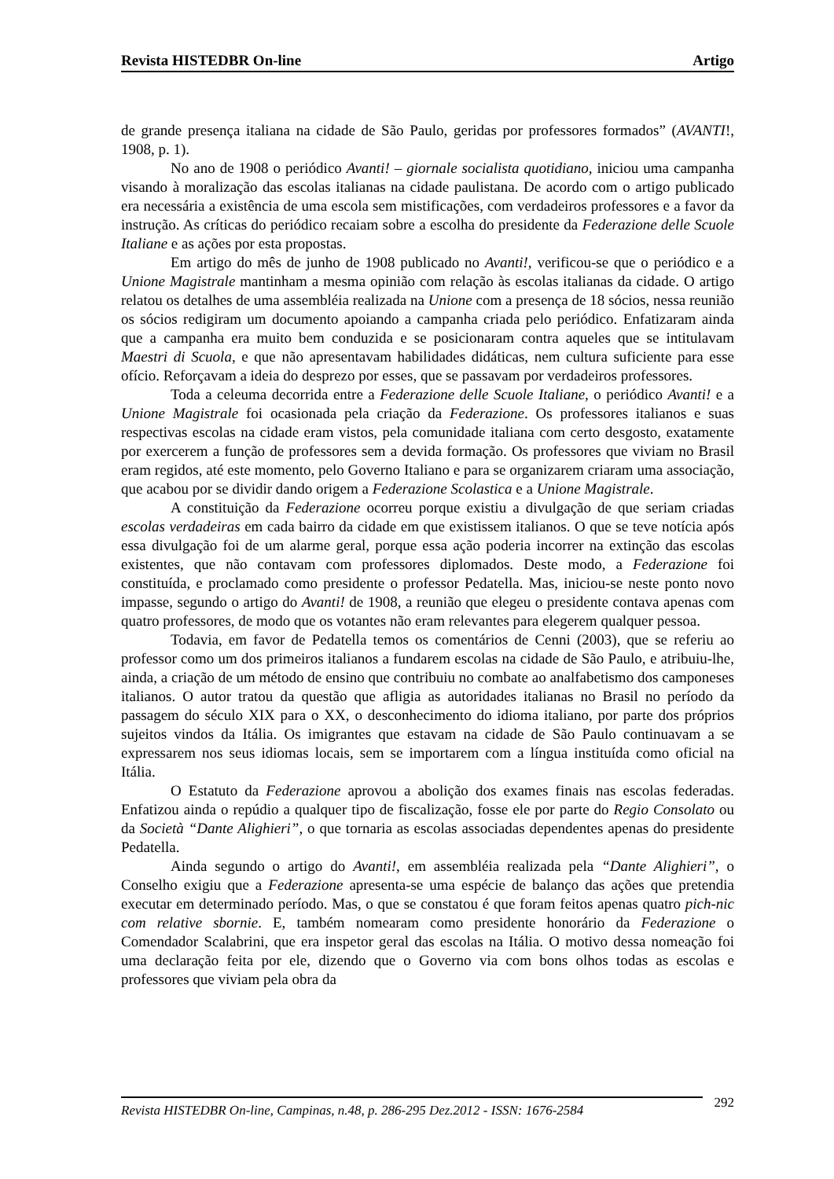Revista HISTEDBR On-line Artigo
de grande presença italiana na cidade de São Paulo, geridas por professores formados” (AVANTI!, 1908, p. 1).
No ano de 1908 o periódico Avanti! – giornale socialista quotidiano, iniciou uma campanha visando à moralização das escolas italianas na cidade paulistana. De acordo com o artigo publicado era necessária a existência de uma escola sem mistificações, com verdadeiros professores e a favor da instrução. As críticas do periódico recaiam sobre a escolha do presidente da Federazione delle Scuole Italiane e as ações por esta propostas.
Em artigo do mês de junho de 1908 publicado no Avanti!, verificou-se que o periódico e a Unione Magistrale mantinham a mesma opinião com relação às escolas italianas da cidade. O artigo relatou os detalhes de uma assembléia realizada na Unione com a presença de 18 sócios, nessa reunião os sócios redigiram um documento apoiando a campanha criada pelo periódico. Enfatizaram ainda que a campanha era muito bem conduzida e se posicionaram contra aqueles que se intitulavam Maestri di Scuola, e que não apresentavam habilidades didáticas, nem cultura suficiente para esse ofício. Reforçavam a ideia do desprezo por esses, que se passavam por verdadeiros professores.
Toda a celeuma decorrida entre a Federazione delle Scuole Italiane, o periódico Avanti! e a Unione Magistrale foi ocasionada pela criação da Federazione. Os professores italianos e suas respectivas escolas na cidade eram vistos, pela comunidade italiana com certo desgosto, exatamente por exercerem a função de professores sem a devida formação. Os professores que viviam no Brasil eram regidos, até este momento, pelo Governo Italiano e para se organizarem criaram uma associação, que acabou por se dividir dando origem a Federazione Scolastica e a Unione Magistrale.
A constituição da Federazione ocorreu porque existiu a divulgação de que seriam criadas escolas verdadeiras em cada bairro da cidade em que existissem italianos. O que se teve notícia após essa divulgação foi de um alarme geral, porque essa ação poderia incorrer na extinção das escolas existentes, que não contavam com professores diplomados. Deste modo, a Federazione foi constituída, e proclamado como presidente o professor Pedatella. Mas, iniciou-se neste ponto novo impasse, segundo o artigo do Avanti! de 1908, a reunião que elegeu o presidente contava apenas com quatro professores, de modo que os votantes não eram relevantes para elegerem qualquer pessoa.
Todavia, em favor de Pedatella temos os comentários de Cenni (2003), que se referiu ao professor como um dos primeiros italianos a fundarem escolas na cidade de São Paulo, e atribuiu-lhe, ainda, a criação de um método de ensino que contribuiu no combate ao analfabetismo dos camponeses italianos. O autor tratou da questão que afligia as autoridades italianas no Brasil no período da passagem do século XIX para o XX, o desconhecimento do idioma italiano, por parte dos próprios sujeitos vindos da Itália. Os imigrantes que estavam na cidade de São Paulo continuavam a se expressarem nos seus idiomas locais, sem se importarem com a língua instituída como oficial na Itália.
O Estatuto da Federazione aprovou a abolição dos exames finais nas escolas federadas. Enfatizou ainda o repúdio a qualquer tipo de fiscalização, fosse ele por parte do Regio Consolato ou da Società “Dante Alighieri”, o que tornaria as escolas associadas dependentes apenas do presidente Pedatella.
Ainda segundo o artigo do Avanti!, em assembléia realizada pela “Dante Alighieri”, o Conselho exigiu que a Federazione apresenta-se uma espécie de balanço das ações que pretendia executar em determinado período. Mas, o que se constatou é que foram feitos apenas quatro pich-nic com relative sbornie. E, também nomearam como presidente honorário da Federazione o Comendador Scalabrini, que era inspetor geral das escolas na Itália. O motivo dessa nomeação foi uma declaração feita por ele, dizendo que o Governo via com bons olhos todas as escolas e professores que viviam pela obra da
Revista HISTEDBR On-line, Campinas, n.48, p. 286-295 Dez.2012 - ISSN: 1676-2584
292